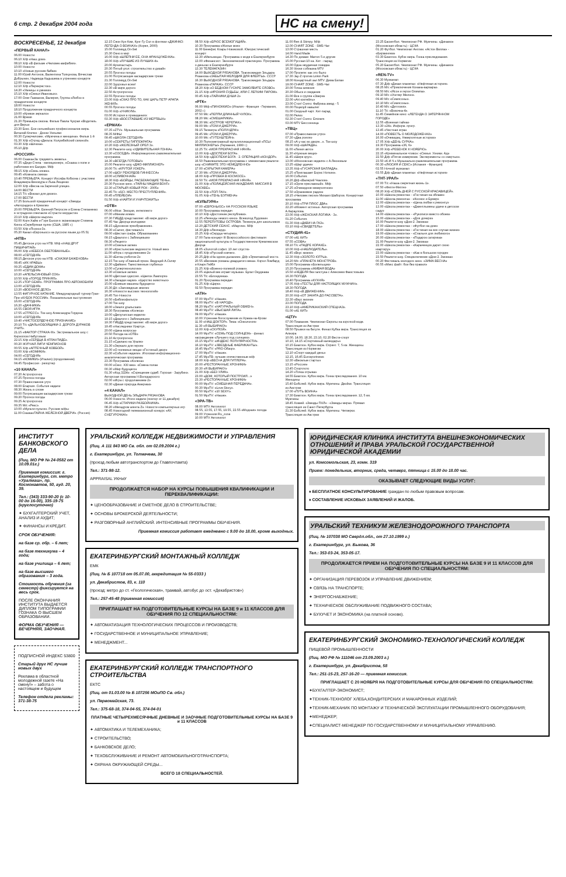6 стр. 2 декабря 2004 года НС на смену!
ВОСКРЕСЕНЬЕ, 12 декабря
«ПЕРВЫЙ КАНАЛ»
06.00 Новости
06.10 Х/ф «Наш дом».
08.10 Х/ф «В фильме «Человек-амфибия».
10.00 Новости
10.10 «Новые русские бабки»
11.00 Юрий Антонов, Валентина Толкунова, Вячеслав Добрынин, Надежда Кадышева в утреннем концерте
12.00 Новости
12.10 Х/ф «Перекресток».
14.20 «Умницы и умники»
15.10 Х/ф «Семья Ивановых».
17.00 Олег Газманов, Валерия, Группа «Любэ» в праздничном концерте
18.00 Новости
18.10 Продолжение праздничного концерта
19.00 «Кривое зеркало»
21.00 Время
21.20 Премьера сезона. Фильм Павла Чухрая «Водитель для Веры»
23.30 Бокс. Бои сильнейших профессионалов мира. Виталий Кличко - Дэнни Уильямс
00.30 Суперчеловек. «Мужчина и женщина». Фильм 1-й
01.30 Х/ф «Отряд «Дельта: Колумбийский связной».
03.30 Х/ф «Шлюха».
05.10 Д/ф
«РОССИЯ»
06.00 Сказка«За тридевять земель».
07.35 «Дядя Степа - милиционер», «Сказка о попе и работнике его Балде». М/ф
08.15 Х/ф «Семь нянек».
09.45 «Комната смеха»
10.40 ПРЕМЬЕРА. Концерт Иосифа Кобзона с участием Владимира Винокура и Льва Лещенко
12.00 Х/ф «Весна на Заречной улице».
14.00 ВЕСТИ
14.15 Т/с «Вокзал для двоих».
17.00 ВЕСТИ
17.25 Большой праздничный концерт «Звезды «Авторадио» в Кремле»
20.00 ПРЕМЬЕРА. Евгений Петросян и Елена Степаненко в эстрадном спектакле «Страсти-мордасти»
23.10 Х/ф «Ширли-мырли».
02.00 Корн Хайм и Гэри Бьюзи в экранизации Стивена Кинга «Серебряная пуля» (США, 1985 г.)
03.50 Х/ф «Психоз-3».
05.20 Канал «Евроньюс» на русском языке до 05.51
«НТВ»
05.45 Детское утро на НТВ. М/ф «НАШ ДРУГ ПИШИЧИТАЙ»
06.00 Х/ф «НЕБЕСА ОБЕТОВАННЫЕ».
08.00 «СЕГОДНЯ»
08.15 Детское утро на НТВ. «СКАЗКИ БАЖЕНОВА»
08.45 «ИХ НРАВЫ»
09.25 «ЕДИМ ДОМА»
10.00 «СЕГОДНЯ»
10.20 «АПЕЛЬСИНОВЫЙ СОК»
10.50 Х/ф «ГОРОД ПРИНЯЛ».
12.25 «TOP GEAR». ПРОГРАММА ПРО АВТОМОБИЛИ
13.00 «СЕГОДНЯ»
13.20 «ВОЕННОЕ ДЕЛО»
13.55 ФИГУРНОЕ КАТАНИЕ. Международный турнир Гран-При «КУБОК РОССИИ». Показательные выступления
16.00 «СЕГОДНЯ»
16.20 «ДАЧНИКИ»
16.55 СВОЯ ИГРА
17.55 «СТРЕСС». Ток-шоу Александра Гордона
19.00 «СЕГОДНЯ»
19.40 «ЧИСТОСЕРДЕЧНОЕ ПРИЗНАНИЕ»
20.10 Т/с «ДАЛЬНОБОЙЩИКИ-2. ДОРОГА ДУРАКОВ УЧИТ».
21.15 «ФАКТОР СТРАХА-III». Экстремальное шоу с Кириллом Набутовым
22.15 Х/ф «СЕРДЦА В АТЛАНТИДЕ».
00.20 ЖУРНАЛ ЛИГИ ЧЕМПИОНОВ
00.55 Х/ф «АПТЕЧНЫЙ КОВБОЙ».
03.00 Х/ф «КОМИКИ».
04.00 «СЕГОДНЯ»
04.15 «КОМИКИ» (Италия) (продолжение)
04.45 Профессия - репортер
«10 КАНАЛ»
07.20 Астропрогноз
07.25 Прогноз погоды
07.30 Православное утро
08.00 Епархия. События недели
08.30 Жизнь в слове
09.00 Потрясающие каскадерские трюки
09.20 Прогноз погоды
09.25 Астропрогноз
09.35 М/с «Рекс».
10.00 «Мульти-пульти». Русские м/фы
11.00 Сказка«ТАЙНА ЖЕЛЕЗНОЙ ДВЕРИ». (Россия)
12.15 Сеок-Хун Ким, Кунг-Гу Сол в фэнтези «ДЖИНКО: ЛЕГЕНДА О ВОИНАХ» (Корея, 2000)
15.00 Голливуд On-Set
15.30 Окно в мир
16.00 Х/ф «ШЛЕПНИ ЕЕ, ОНА ФРАНЦУЖЕНКА».
18.00 Х/ф «ЛУЧШИЕ ИЗ ЛУЧШИХ-4».
20.00 Архипастырь
20.30 Пятый угол: строительство и дизайн
20.55 Прогноз погоды
21.00 Потрясающие каскадерские трюки
21.30 Голливуд On-Set
22.00 Здоровья всем!
22.30 «В мире дорог»
22.50 Астропрогноз
22.55 Прогноз погоды
23.00 Х/ф «СКАЗ ПРО ТО, КАК ЦАРЬ ПЕТР АРАПА ЖЕНИЛ».
00.55 Прогноз погоды
01.00 Х/ф «УНИКУМ».
03.00 История в привидениях
03.30 Х/ф «ВОССТАВШИЕ ИЗ МЕРТВЫХ»
«ЕРМАК»
07.35 «ZTV». Музыкальная программа
08.35 М/ФЫ
09.45 «ШКОЛА СЕГОДНЯ»
10.00 «СЕКРЕТЫ ГИППОКРАТА»
10.20 Х/ф «ЖЕЛЕЗНЫЙ ОРЕЛ 3».
12.30 Реалити-шоу «УДИВИТЕЛЬНАЯ ГОНКА».
13.30 «СОСЕДИ». Информационно-развлекательная программа
14.30 «ВСЕГДА ГОТОВЫ!»
15.00 Реалити-шоу «ДЖО-МИЛЛИОНЕР»
16.00 Т/с «КРУТОЙ УОКЕР».
17.00 «ШОУ РЕКОРДОВ ГИННЕССА»
18.00 «СЛИВОЧНАЯ»
18.30 Х/ф «БОЙЦЫ, РАСБЕКАЮЩИЕ ТЕНЬ».
20.30 Русское кино. «ТАЙНЫ МАДАМ ВОНГ»
22.30 «СТАРЫЙ НОВЫЙ РОК - 2005»
22.45 Т/с «SCI. МЕСТО ПРЕСТУПЛЕНИЯ».
00.45 «ПЛЕЙБОИ»
01.50 Х/ф «НАЙТИ И УНИЧТОЖИТЬ»
«ОТВ»
06.00 «Мозг. Эмоции, интеллект»
07.00 «Миним илем»
07.30 ГИБДД представляет. «В мире дорог»
07.45 Час Дворца молодежи
08.15 «Духовное преображение».
08.30 «Салют, фестиваль!»
09.00 «Шестая графа. Образование»
09.15 «Диалоги с Заблицевым»
09.30 «Рецепт»
10.00 «Смелые затеи»
10.30 «Крестьянские ведомости. Новый век»
11.00 «Игра с продолжением-2»
11.30 «Битвы роботов-2»
12.15 Ток-шоу «Главный приз». Ведущий А.Скляр
12.30 «Дайвинг. Таинственные глубины»
13.00 «Супертехнологии»
13.30 «Смелые затеи»
14.00 «Детская одиссея. «Цветок Лампоря»
14.30 «Загадки науки». «Царство животных»
15.00 «Боевые машины будущего»
15.30 Д/с «Заповедные земли»
16.30 «Новости высоких технологий»
16.45 Топ-Новости
16.50 «Библиофильтр»
17.00 Ток-шоу
18.00 «Земля уральская»
18.30 Программа «Колеса»
19.00 «Депутатская неделя»
19.15 «Диалоги с Заблицевым»
19.30 ГИБДД представляет. «В мире дорог»
19.45 «Наследники Урарту».
20.00 «Цена вопроса»
20.50 Погода на «ОТВ»
21.10 Астропрогноз
21.15 «Сделано на Урале»
21.30 «Зеркало для героя»
22.00 «О полезных вещах «Гостиный двор»
22.30 «События недели». Итоговая информационно-аналитическая программа
23.30 Программа «Колеса»
00.00 «Секс. XXI век». «Смена пола»
00.30 «Мир будущего»
01.30 «Код 3224». «Скрещение судеб. Горская - Зарубин». Авторская программа Н.Володарского
02.00 «Игра с продолжением-2»
02.30 «Дикая природа Америки»
«4 КАНАЛ»
ВЫХОДНОЙ ДЕНЬ ЭЛЬДАРА РЯЗАНОВА
06.00 Новости. Итоги недели (повтор от 11 декабря)
06.45 Х/ф «СТАРИКИ-РАЗБОЙНИКИ».
08.20 «Мегадром агента Z». Новости компьютерных игр
08.45 Новогодний телевизионный конкурс «АУ, СНЕГУРОЧКА!»
08.50 Х/ф «БРЮС ВСЕМОГУЩИЙ».
10.30 Программа «Жилье мое»
11.00 Бенефис Клары Новиковой. Юмористический концерт
12.30 «Мельница». Программа о моде в Екатеринбурге
13.00 «Финансист. Экономический практикум». Программа о деньгах в Екатеринбурге
13.30 ТЕЛЕМАГАЗИН
14.00 ВЫХОДНОЙ РЯЗАНОВА. Трагикомедия Эльдара Рязанова «ЗАБЫТАЯ МЕЛОДИЯ ДЛЯ ФЛЕЙТЫ». СССР
16.30 ВЫХОДНОЙ РЯЗАНОВА. Трагикомедия Эльдара Рязанова «ГАРАЖ». СССР
18.20 Х/ф «О БЕДНОМ ГУСАРЕ ЗАМОЛВИТЕ СЛОВО».
21.15 Х/ф «ИРОНИЯ СУДЬБЫ, ИЛИ С ЛЕГКИМ ПАРОМ».
00.45 Х/ф «ТАЙНИКИ ДУШИ-2»
«РТК»
06.00 М/ф «ПИНОККИО» (Италия - Франция - Германия, 2002 г.)
07.50 М/с «ПЕППИ ДЛИННЫЙ ЧУЛОК».
08.20 М/с «СМЕШАРИКИ».
08.30 М/с «ОСТРОВ ЧЕРЕПАХ».
09.00 М/с «ТОМ И ДЖЕРРИ».
09.15 Телеигра «ПОЛУНДРА!»
09.45 М/с «ТОМ И ДЖЕРРИ».
10.00 М/с «ТУТЕНШТЕЙН».
10.30 Полнометражный мультипликационный «ПСЫ-МИЛЛИОНЕРЫ» (Германия, 1999 г.)
12.25 Т/с «МОЯ ПРЕКРАСНАЯ НЯНЯ».
13.00 Х/ф «ДОСПЕХИ БОГА».
14.50 Х/ф «ДОСПЕХИ БОГА - 2. ОПЕРАЦИЯ «КОНДОР».
16.50 Развлекательная программа с элементами реалити-шоу «СНИМИТЕ ЭТО НЕМЕДЛЕННО»
17.00 «СКРЫТАЯ КАМЕРА»
17.30 М/с «ТОМ И ДЖЕРРИ».
18.00 Х/ф «ПРОБКА В КОСМОСЕ».
19.50 Т/с «МОЯ ПРЕКРАСНАЯ НЯНЯ».
21.00 Х/ф «ПОЛИЦЕЙСКАЯ АКАДЕМИЯ. МИССИЯ В МОСКВЕ».
22.50 Х/ф «ТОП ГАН».
01.05 Х/ф «ТЕНЬ БЭТМЕНА»
«КУЛЬТУРА»
07.00 «ЕВРОНЬЮС» НА РУССКОМ ЯЗЫКЕ
10.00 Программа передач
10.10 Х/ф «Достояние республики».
12.25 «Легенды немого кино». Всеволод Пудовкин
12.55 ПЕРЕПУТОВЫ ОСТРОВА. Телеигра для школьников
13.20 ДЕТСКИЙ СЕАНС. «Маугли». М/ф
14.30 Д/ф «Леопард».
15.25 Х/ф «Сердца четырех».
17.00 Гала-концерт III Всероссийского фестиваля национальной культуры в Государственном Кремлевском Дворце
18.05 «Золотой софит. 10 лет спустя»
18.45 Х/ф «Русский ковчег».
20.25 Д/ф «На одном дыхании». Д/ф «Эрмитажный мост».
20.55 «Великие романы двадцатого века». Кэрол Ломбард и Кларк Гейбл
21.25 Х/ф «Военно-полевой роман».
23.05 «Целый век играет музыка». Булат Окуджава
23.55 Т/с «Блондинка».
01.20 Программа передач
01.25 Х/ф «Цирк».
02.50 Программа передач
«АТН»
07.00 МузTV: «Наше».
08.00 МузTV: «В НАРОД!».
08.20 МузTV: «НАТУРАЛЬНЫЙ ОБМЕН».
08.40 МузTV: «ВЫСШАЯ ЛИГА».
09.00 МузTV: «Наше».
10.00 Утреннее богослужение из Храма-на-Крови
11.00 «НАШ ДОКТОР». Тема: «Онкология»
11.30 «Я ВЫБИРАЮ!»
12.00 Х/ф «СКУПОЙ».
14.00 МузTV: «СЕМЬ ПОД СОЛНЦЕМ» - финал: награждение «Лучшего под солнцем».
15.15 МузTV: «ИНДЕКС ПОПУЛЯРНОСТИ».
16.10 МузTV: «ЗВЕЗДНЫЕ ФАБРИКАНТЫ».
16.45 МузTV: «PRO-Обзор».
17.00 МузTV: «Наше».
17.45 МузTB: лучшие отечественные м/ф
18.00 Х/ф «ВЕСНА ДЛЯ ГИТЛЕРА».
20.00 «РЕСТОРАННЫЕ ХРОНИКИ»
20.30 «Я ВЫБИРАЮ!»
21.00 Х/ф «БЕЗ УЛИК».
23.00 «ДОМ, КОТОРЫЙ ПОСТРОИЛ...»
23.30 «РЕСТОРАННЫЕ ХРОНИКИ»
00.00 МузTV: «СМЕШНАЯ ПЕРЕДАЧА».
00.30 МузTV: «Love Story».
00.50 МузTV: «10 SEXY».
01.50 МузTV: «Наше».
«ЭРА-ТВ»
08.00 MTV Автопилот
08.55, 13.55, 17.55, 19.55, 22.55 «Модная» погода
09.00 Утренняя Ru_zone
10.00 MTV Автопилот
11.00 Ren & Stimpy. М/ф
12.00 CHART ZONE - SMS-Чат
13.00 Страшная месть
14.00 Hand Made
14.30 По домам: Marron 5 и другие
15.00 Русская 10-ка. Хит - парад
16.00 Одна неудачная поездка
16.30 Уроки соблазна MTV
17.00 Пролете: как это было
17.30 Jay-Z против Linkin Park
18.00 Концертный зал MTV: Дима Билан
19.00 CHART ZONE - SMS-Чат
20.00 Точка кипения
20.30 Обыск и свидание
21.00 Все о группе «Звери»
22.00 «Art коктейль»
23.00 Стоп! Снято: Фабрика звезд - 5
00.00 Поцелуй навылет
01.00 Сводный чарт. Хит-парад
02.00 Релиз
02.30 Стоп! Снято: Eminem
03.00 MTV Бессонница
«ТВЦ»
07.00 «Православное утро»
07.30 «Два рояля»
08.15 «А у нас во дворе...». Ток-шоу
09.00 Х/ф «ШАРАДА».
11.00 «Линия авто»
11.30 «Нужные вещи»
11.45 «Шире круг».
13.00 «Московская неделя» с А.Леоновым
13.25 «Шар удачи»
13.35 Х/ф «ГУСАРСКАЯ БАЛЛАДА».
15.25 «Приглашает Борис Ноткин».
16.00 События.
16.20 Д/ф «Валерий Чкалов».
17.15 «Орле преславный». М/ф
17.25 «Очевидное-невероятное»
17.50 «Оранжевое радио»
18.15 «Человек песни» Михаил Шаборов. Концертная программа
20.10 Х/ф «ТРИ ПЛЮС ДВА».
22.20 «Момент истины». Авторская программа А.Караулова.
23.00 Х/ф «ЖЕНСКАЯ ЛОГИКА - 3».
01.20 События.
01.30 Х/ф «ДАВИ НА ГАЗ».
03.10 Х/ф «СВИДЕТЕЛЬ»
«СТУДИЯ-41»
07.00 «41 ХИТ»
07.55 «СОВА»
08.10 Т/с «ПАДРЕ КОРАХЕ».
10.00 Х/ф «НАБЛЮДАТЕЛЬ».
11.45 «Вкус жизни»
12.30 Х/ф «ЗОЛОТО ЮГРЫ».
14.20 М/с «ПЛАНЕТА МОНСТРОВ».
15.00 Программа «Болельщик»
15.20 Программа «ЖИВАЯ ВОДА»
15.50 «НЕДЕЛЯ без галстука с Алексеем Фаюстовым»
16.30 ПОГОДА
16.40 Программа «КУХНЯ»
17.05 Х/ф «ТЕСТЫ ДЛЯ НАСТОЯЩИХ МУЖЧИН».
18.30 ПОГОДА
18.40 Х/ф «В ДВИЖЕНИИ».
20.30 Х/ф «ОТ ЗАКАТА ДО РАССВЕТА».
22.30 «Вкус жизни»
23.00 ПОГОДА
23.10 Х/ф «АМЕРИКАНСКИЙ СПЕЦНАЗ».
01.00 «41 ХИТ»
«ЦТУ»
07.00 Плавание. Чемпионат Европы на короткой воде. Трансляция из Австрии
08.50 Прыжки на батуте. Финал Кубка мира. Трансляция из Алжира
10.00, 14.00, 18.30, 23.10, 02.20 Вести-спорт
10.10, 14.15 «Спортивный календарь»
10.15 Биатлон. Кубок мира. Спринт. 7, 5 км. Женщины. Трансляция из Норвегии
12.10 «Спорт каждый день»
12.15, 16.45 Eurosportnews
12.30 «Веселые старты»
13.15 «Россия»
13.45 Спортлото
14.20 «Точка отрыва»
14.55 Биатлон. Кубок мира. Гонка преследования. 10 км. Женщины
15.40 Бобслей. Кубок мира. Мужчины. Двойки. Трансляция из Австрии
17.00 «ПУТЬ ВОИНА»
17.30 Биатлон. Кубок мира. Гонка преследования. 12, 5 км. Мужчины
18.45 Хоккей. «Звезды ПХЛ» - «Звезды мира». Прямая трансляция из Санкт-Петербурга
21.30 Бобслей. Кубок мира. Мужчины. Четверки. Трансляция из Австрии
23.25 Баскетбол. Чемпионат РФ. Мужчины. «Динамо» (Московская область) - ЦСКА
01.20 Футбол. Чемпионат Англии. «Астон Вилла» - «Бирмингем»
03.30 Биатлон. Кубок мира. Гонка преследования. Трансляция из Норвегии
05.20 Баскетбол. Чемпионат РФ. Мужчины. «Динамо» (Московская область) - ЦСКА
«REN-TV»
06.30 Музканал
07.30 Д/ф «Дикая планета»: «Нефтяная история».
08.25 М/с «Приключения Конана-варвара».
08.50 М/с «Ясон и герои Олимпа».
09.10 М/с «Уолтер Мелон».
09.40 М/с «Симпсоны».
10.10 М/с «Симпсоны».
10.40 М/с «Дятлоws».
11.10 Т/с «Вовочка-4».
11.45 Семейное кино: «ЛЕГЕНДА О ЗАТЕРЯННОМ ГОРОДЕ»
12.55 «Военная тайна»
13.30 «24». Информ. прогр.
13.45 «Честная игра»
14.00 «ПОВЕСТЬ О МОЛОДОЖЕНАХ»
16.00 «Очевидец. Невероятные истории»
17.05 Х/ф «ДЕНЬ СУРКА».
19.30 Программа «36, 6»
20.00 Х/ф «РЕБЕНОК К НОЯБРЮ».
22.15 «Криминальное чтиво»: «Семья. Узники. Ад»
22.50 Д/ф «Пятое измерение. Эксперименты со смертью».
23.50 «К.И.Ч.» Музыкально-развлекательная программа
00.30 «ЛЮСИЯ И СЕКС» (Испания - Франция)
02.55 Ночной музканал
03.55 Д/ф «Дикая планета»: «Нефтяная история»
«ТНТ-УРАЛ»
07.00 Т/с «Наша секретная жизнь-1».
07.50 «Фиглн-Миглн»
08.20 Х/ф «СЕМЬ ДНЕЙ С РУССКОЙ КРАСАВИЦЕЙ».
10.00 «Школа ремонта» - «Гостиная на облаке»
11.00 «Школа ремонта» - «Космос и Бумер»
12.00 «Школа ремонта» - «Цена любви к ремонту»
13.00 «Школа ремонта» - «Джентльмены удачи в детском саду»
14.00 «Школа ремонта» - «Рукописи вместо обоев»
15.00 «Школа ремонта» - «Для дочери»
16.00 Реалити-шоу «Дом-2. Змовка»
17.00 «Школа ремонта» - «Футбол на дом»
18.00 «Школа ремонта» - «Гостиная на все случаи жизни»
19.00 «Школа ремонта» - «Спальня для любимого»
20.00 «Школа ремонта» - «Подарок сатирика»
21.00 Реалити-шоу «Дом-2. Змовка»
22.00 «Школа ремонта» - «Караченцов дарит свою квартиру»
23.00 «Школа ремонта» - «Как в большом городе»
23.50 Реалити-шоу. Спецвключение «Дом-2. Змовка»
00.20 Фестиваль молодого кино. «ЗИМА ВЕСНА»
00.55 «Микс файт: бои без правил»
ИНСТИТУТ БАНКОВСКОГО ДЕЛА
(Лиц. МО РФ № 24-0582 от 10.09.01г.)
Приемная комиссия: г. Екатеринбург, ст. метро «Уралмаш», пр. Космонавтов, 50, ауд. 20, 39.
Тел.: (343) 333-90-20 (с 10-00 до 16-00), 335-19-75 (круглосуточно)
✦ БУХГАЛТЕРСКИЙ УЧЕТ, АНАЛИЗ И АУДИТ;
✦ ФИНАНСЫ И КРЕДИТ.
СРОК ОБУЧЕНИЯ:
на базе ср. обр. – 6 лет;
на базе техникума – 4 года;
на базе училища – 6 лет;
на базе высшего образования – 3 года.
Стоимость обучения (за семестр) фиксируется на весь срок.
ПОСЛЕ ОКОНЧАНИЯ ИНСТИТУТА ВЫДАЕТСЯ ДИПЛОМ ТИПОГРАФИИ ГОЗНАКА О ВЫСШЕМ ОБРАЗОВАНИИ.
ФОРМА ОБУЧЕНИЯ — ВЕЧЕРНЯЯ, ЗАОЧНАЯ.
ПОДПИСНОЙ ИНДЕКС 53800
Старый друг НС лучше новых двух
Реклама в областной молодежной газете «На смену!» – забота о настоящем и будущем
Телефон отдела рекламы: 371-38-75
УРАЛЬСКИЙ КОЛЛЕДЖ НЕДВИЖИМОСТИ И УПРАВЛЕНИЯ
(Лиц. А 111 843 МО Св. обл. от 02.09.2004 г.)
г. Екатеринбург, ул. Толмачева, 30
(проезд любым автотранспортом до Главпочтамта)
Тел.: 371-98-12.
APPRAISAL УКНиУ
ПРОДОЛЖАЕТСЯ НАБОР НА КУРСЫ ПОВЫШЕНИЯ КВАЛИФИКАЦИИ И ПЕРЕКВАЛИФИКАЦИИ:
✦ ЦЕНООБРАЗОВАНИЕ И СМЕТНОЕ ДЕЛО В СТРОИТЕЛЬСТВЕ;
✦ ОСНОВЫ БРОКЕРСКОЙ ДЕЯТЕЛЬНОСТИ;
✦ РАЗГОВОРНЫЙ АНГЛИЙСКИЙ. ИНТЕНСИВНЫЕ ПРОГРАММЫ ОБУЧЕНИЯ.
Приемная комиссия работает ежедневно с 9.00 до 18.00, кроме выходных.
ЕКАТЕРИНБУРГСКИЙ МОНТАЖНЫЙ КОЛЛЕДЖ
ЕМК
(Лиц. № Б 107718 от 05.07.00, аккредитация № 55-0333 )
ул. Декабристов, 83, к. 110
(проезд: метро до ст. «Геологическая», трамвай, автобус до ост. «Декабристов»)
Тел.: 257-45-48 (приемная комиссия)
ПРИГЛАШАЕТ НА ПОДГОТОВИТЕЛЬНЫЕ КУРСЫ НА БАЗЕ 9 и 11 КЛАССОВ ДЛЯ ОБУЧЕНИЯ ПО 12 СПЕЦИАЛЬНОСТЯМ:
✦ АВТОМАТИЗАЦИЯ ТЕХНОЛОГИЧЕСКИХ ПРОЦЕССОВ И ПРОИЗВОДСТВ;
✦ ГОСУДАРСТВЕННОЕ И МУНИЦИПАЛЬНОЕ УПРАВЛЕНИЕ;
✦ МЕНЕДЖМЕНТ...
ЕКАТЕРИНБУРГСКИЙ КОЛЛЕДЖ ТРАНСПОРТНОГО СТРОИТЕЛЬСТВА
ЕКТС
(Лиц. от 01.03.00 № Б 107256 МОиПО Св. обл.)
ул. Первомайская, 73.
Тел.: 375-68-18, 374-04-55, 374-04-01
ПЛАТНЫЕ ЧЕТЫРЕХМЕСЯЧНЫЕ ДНЕВНЫЕ И ЗАОЧНЫЕ ПОДГОТОВИТЕЛЬНЫЕ КУРСЫ НА БАЗЕ 9 и 11 КЛАССОВ
✦ АВТОМАТИКА И ТЕЛЕМЕХАНИКА;
✦ СТРОИТЕЛЬСТВО;
✦ БАНКОВСКОЕ ДЕЛО;
✦ ТЕХОБСЛУЖИВАНИЕ И РЕМОНТ АВТОМОБИЛЬНОГОТРАНСПОРТА;
✦ ОХРАНА ОКРУЖАЮЩЕЙ СРЕДЫ...
ВСЕГО 18 СПЕЦИАЛЬНОСТЕЙ.
ЮРИДИЧЕСКАЯ КЛИНИКА ИНСТИТУТА ВНЕШНЕЭКОНОМИЧЕСКИХ ОТНОШЕНИЙ И ПРАВА УРАЛЬСКОЙ ГОСУДАРСТВЕННОЙ ЮРИДИЧЕСКОЙ АКАДЕМИИ
ул. Комсомольская, 23, комн. 319
Прием: понедельник, вторник, среда, четверг, пятница с 15.00 до 18.00 час.
ОКАЗЫВАЕТ СЛЕДУЮЩИЕ ВИДЫ УСЛУГ:
♦ БЕСПЛАТНОЕ КОНСУЛЬТИРОВАНИЕ граждан по любым правовым вопросам.
♦ СОСТАВЛЕНИЕ ИСКОВЫХ ЗАЯВЛЕНИЙ И ЖАЛОБ.
УРАЛЬСКИЙ ТЕХНИКУМ ЖЕЛЕЗНОДОРОЖНОГО ТРАНСПОРТА
(Лиц. № 107038 МО Свердл.обл., от 27.10.1999 г.)
г. Екатеринбург, ул. Быкова, 36
Тел.: 353-03-24, 353-05-17.
ПРОДОЛЖАЕТСЯ ПРИЕМ НА ПОДГОТОВИТЕЛЬНЫЕ КУРСЫ НА БАЗЕ 9 И 11 КЛАССОВ ДЛЯ ОБУЧЕНИЯ ПО СПЕЦИАЛЬНОСТЯМ:
✦ ОРГАНИЗАЦИЯ ПЕРЕВОЗОК И УПРАВЛЕНИЕ ДВИЖЕНИЕМ;
✦ СВЯЗЬ НА ТРАНСПОРТЕ;
✦ ЭНЕРГОСНАБЖЕНИЕ;
✦ ТЕХНИЧЕСКОЕ ОБСЛУЖИВАНИЕ ПОДВИЖНОГО СОСТАВА;
✦ БУХУЧЕТ И ЭКОНОМИКА (на платной основе).
ЕКАТЕРИНБУРГСКИЙ ЭКОНОМИКО-ТЕХНОЛОГИЧЕСКИЙ КОЛЛЕДЖ
ПИЩЕВОЙ ПРОМЫШЛЕННОСТИ
(Лиц. МО РФ № 111046 от 23.09.2003 г.)
г. Екатеринбург, ул. Декабристов, 58
Тел.: 251-15-23, 257-16-20 — приемная комиссия.
ПРИГЛАШАЕТ С 20 НОЯБРЯ НА ПОДГОТОВИТЕЛЬНЫЕ КУРСЫ ДЛЯ ОБУЧЕНИЯ ПО СПЕЦИАЛЬНОСТЯМ:
✦БУХГАЛТЕР-ЭКОНОМИСТ;
✦ТЕХНИК-ТЕХНОЛОГ ХЛЕБА,КОНДИТЕРСКИХ И МАКАРОННЫХ ИЗДЕЛИЙ;
✦ТЕХНИК-МЕХАНИК ПО МОНТАЖУ И ТЕХНИЧЕСКОЙ ЭКСПЛУАТАЦИИ ПРОМЫШЛЕННОГО ОБОРУДОВАНИЯ;
✦МЕНЕДЖЕР;
✦СПЕЦИАЛИСТ-МЕНЕДЖЕР ПО ГОСУДАРСТВЕННОМУ И МУНИЦИПАЛЬНОМУ УПРАВЛЕНИЮ.